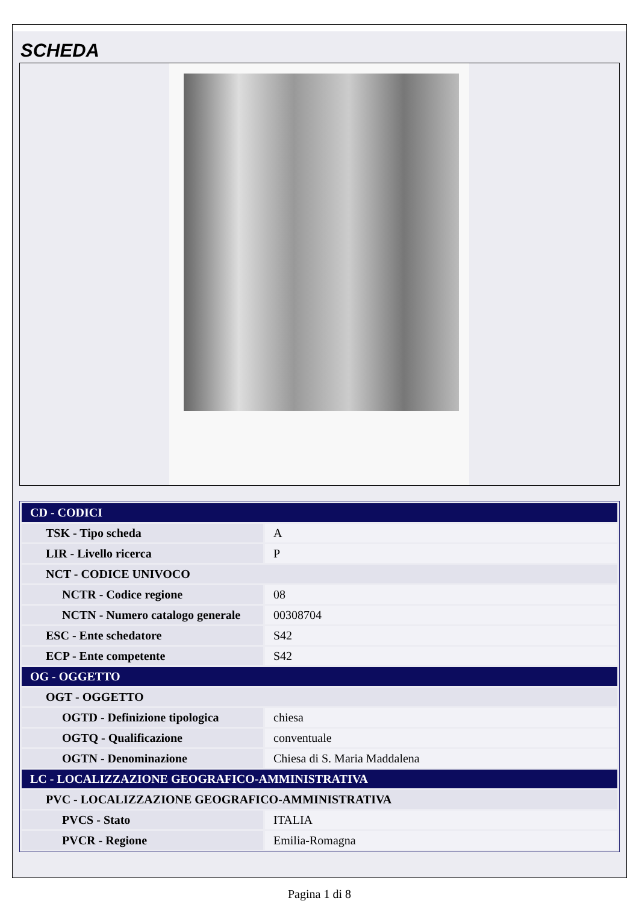SCHEDA
| CD - CODICI | |
| TSK - Tipo scheda | A |
| LIR - Livello ricerca | P |
| NCT - CODICE UNIVOCO | |
| NCTR - Codice regione | 08 |
| NCTN - Numero catalogo generale | 00308704 |
| ESC - Ente schedatore | S42 |
| ECP - Ente competente | S42 |
| OG - OGGETTO | |
| OGT - OGGETTO | |
| OGTD - Definizione tipologica | chiesa |
| OGTQ - Qualificazione | conventuale |
| OGTN - Denominazione | Chiesa di S. Maria Maddalena |
| LC - LOCALIZZAZIONE GEOGRAFICO-AMMINISTRATIVA | |
| PVC - LOCALIZZAZIONE GEOGRAFICO-AMMINISTRATIVA | |
| PVCS - Stato | ITALIA |
| PVCR - Regione | Emilia-Romagna |
Pagina 1 di 8